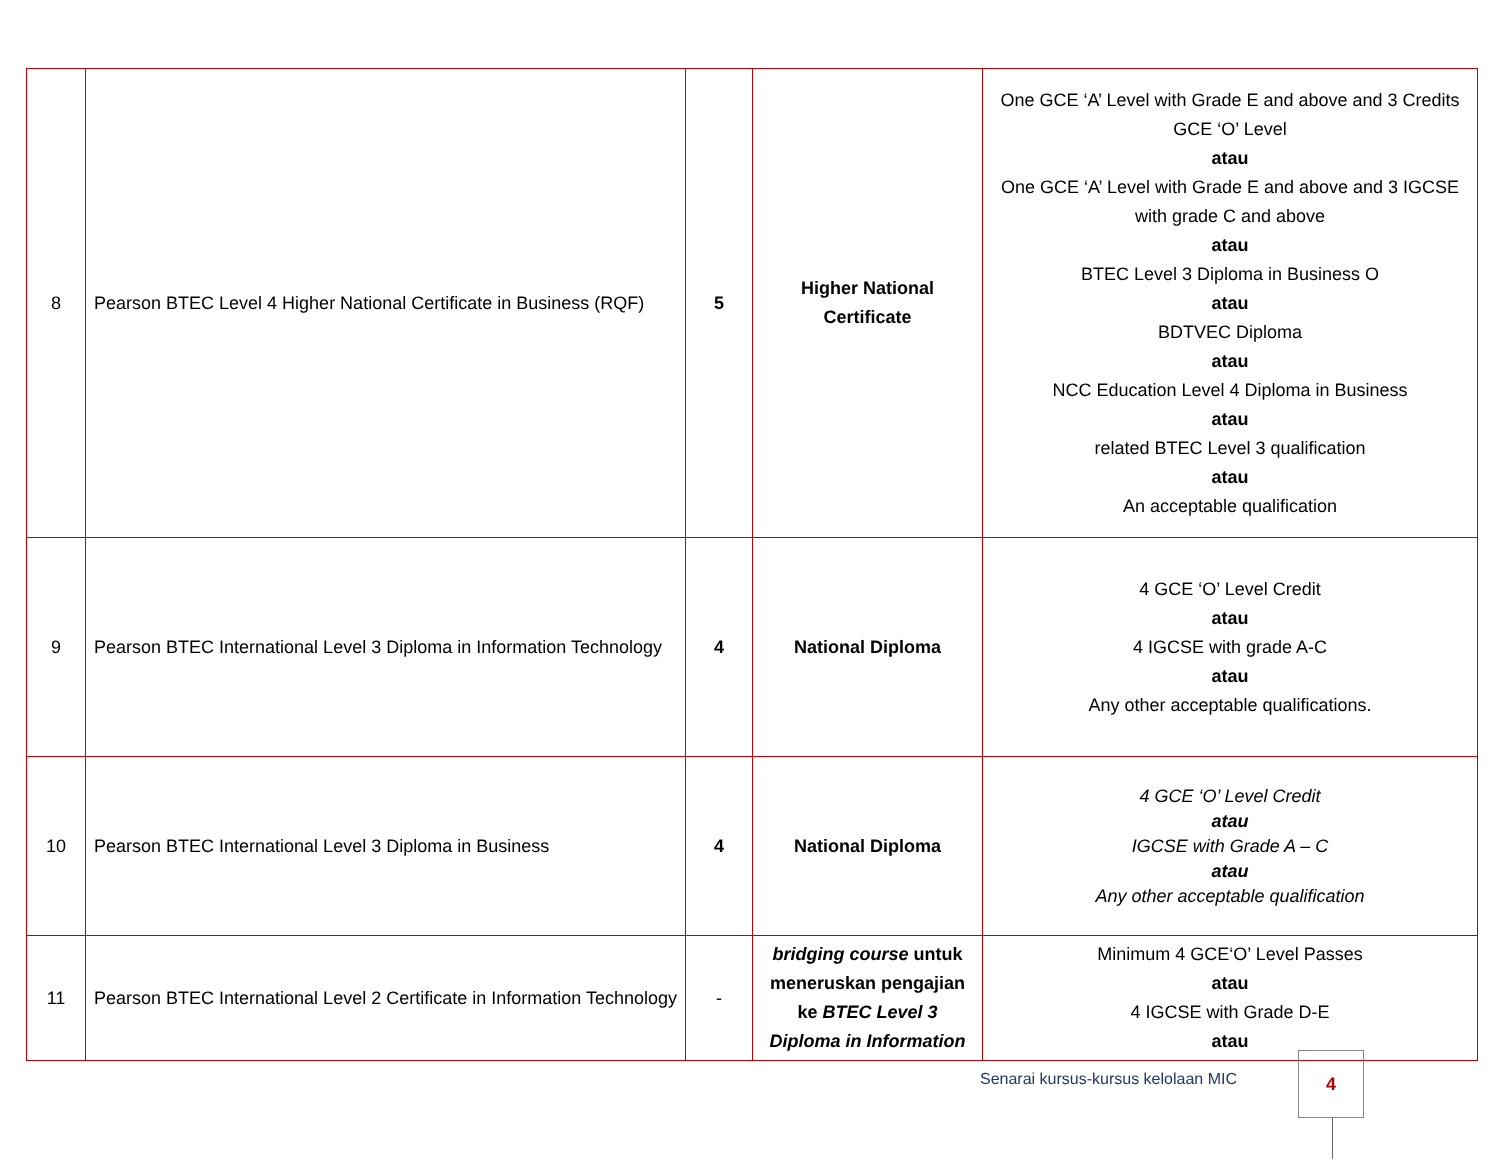| 8 | Pearson BTEC Level 4 Higher National Certificate in Business (RQF) | 5 | Higher National Certificate | One GCE ‘A’ Level with Grade E and above and 3 Credits GCE ‘O’ Level atau One GCE ‘A’ Level with Grade E and above and 3 IGCSE with grade C and above atau BTEC Level 3 Diploma in Business O atau BDTVEC Diploma atau NCC Education Level 4 Diploma in Business atau related BTEC Level 3 qualification atau An acceptable qualification |
| 9 | Pearson BTEC International Level 3 Diploma in Information Technology | 4 | National Diploma | 4 GCE ‘O’ Level Credit atau 4 IGCSE with grade A-C atau Any other acceptable qualifications. |
| 10 | Pearson BTEC International Level 3 Diploma in Business | 4 | National Diploma | 4 GCE ‘O’ Level Credit atau IGCSE with Grade A – C atau Any other acceptable qualification |
| 11 | Pearson BTEC International Level 2 Certificate in Information Technology | - | bridging course untuk meneruskan pengajian ke BTEC Level 3 Diploma in Information | Minimum 4 GCE‘O’ Level Passes atau 4 IGCSE with Grade D-E atau |
Senarai kursus-kursus kelolaan MIC
4